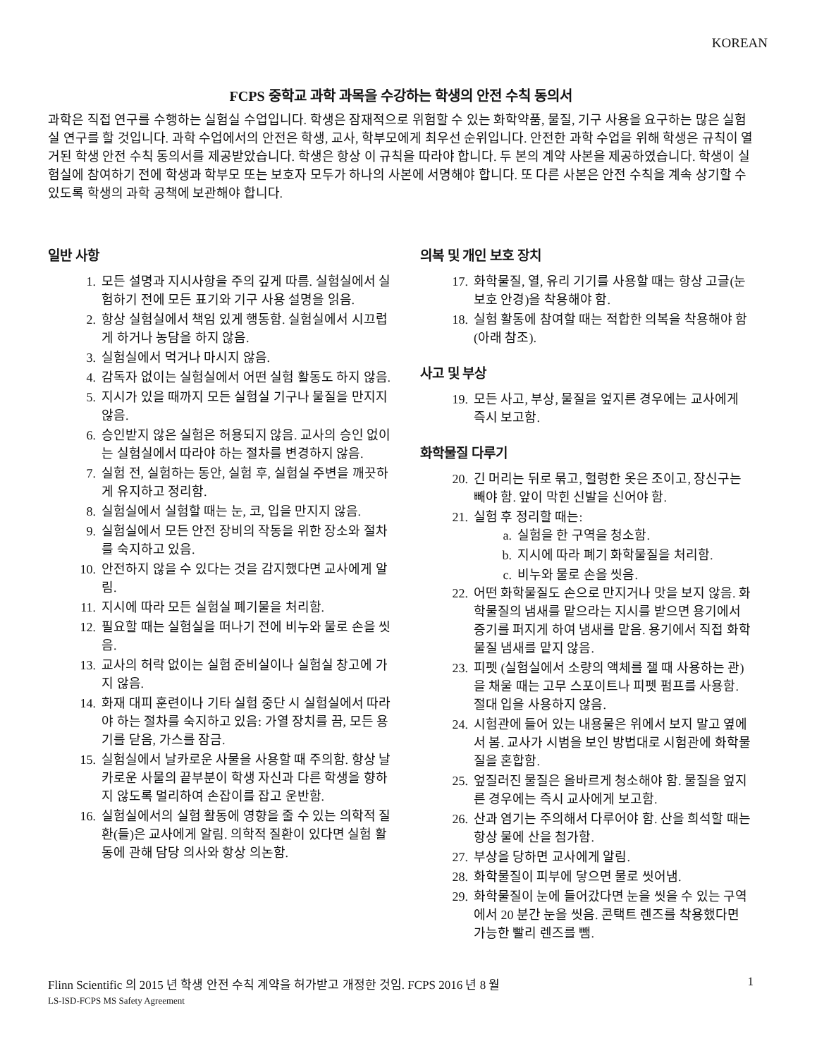KOREAN
FCPS 중학교 과학 과목을 수강하는 학생의 안전 수칙 동의서
과학은 직접 연구를 수행하는 실험실 수업입니다. 학생은 잠재적으로 위험할 수 있는 화학약품, 물질, 기구 사용을 요구하는 많은 실험실 연구를 할 것입니다. 과학 수업에서의 안전은 학생, 교사, 학부모에게 최우선 순위입니다. 안전한 과학 수업을 위해 학생은 규칙이 열거된 학생 안전 수칙 동의서를 제공받았습니다. 학생은 항상 이 규칙을 따라야 합니다. 두 본의 계약 사본을 제공하였습니다. 학생이 실험실에 참여하기 전에 학생과 학부모 또는 보호자 모두가 하나의 사본에 서명해야 합니다. 또 다른 사본은 안전 수칙을 계속 상기할 수 있도록 학생의 과학 공책에 보관해야 합니다.
일반 사항
1. 모든 설명과 지시사항을 주의 깊게 따름. 실험실에서 실험하기 전에 모든 표기와 기구 사용 설명을 읽음.
2. 항상 실험실에서 책임 있게 행동함. 실험실에서 시끄럽게 하거나 농담을 하지 않음.
3. 실험실에서 먹거나 마시지 않음.
4. 감독자 없이는 실험실에서 어떤 실험 활동도 하지 않음.
5. 지시가 있을 때까지 모든 실험실 기구나 물질을 만지지 않음.
6. 승인받지 않은 실험은 허용되지 않음. 교사의 승인 없이는 실험실에서 따라야 하는 절차를 변경하지 않음.
7. 실험 전, 실험하는 동안, 실험 후, 실험실 주변을 깨끗하게 유지하고 정리함.
8. 실험실에서 실험할 때는 눈, 코, 입을 만지지 않음.
9. 실험실에서 모든 안전 장비의 작동을 위한 장소와 절차를 숙지하고 있음.
10. 안전하지 않을 수 있다는 것을 감지했다면 교사에게 알림.
11. 지시에 따라 모든 실험실 폐기물을 처리함.
12. 필요할 때는 실험실을 떠나기 전에 비누와 물로 손을 씻음.
13. 교사의 허락 없이는 실험 준비실이나 실험실 창고에 가지 않음.
14. 화재 대피 훈련이나 기타 실험 중단 시 실험실에서 따라야 하는 절차를 숙지하고 있음: 가열 장치를 끔, 모든 용기를 닫음, 가스를 잠금.
15. 실험실에서 날카로운 사물을 사용할 때 주의함. 항상 날카로운 사물의 끝부분이 학생 자신과 다른 학생을 향하지 않도록 멀리하여 손잡이를 잡고 운반함.
16. 실험실에서의 실험 활동에 영향을 줄 수 있는 의학적 질환(들)은 교사에게 알림. 의학적 질환이 있다면 실험 활동에 관해 담당 의사와 항상 의논함.
의복 및 개인 보호 장치
17. 화학물질, 열, 유리 기기를 사용할 때는 항상 고글(눈 보호 안경)을 착용해야 함.
18. 실험 활동에 참여할 때는 적합한 의복을 착용해야 함 (아래 참조).
사고 및 부상
19. 모든 사고, 부상, 물질을 엎지른 경우에는 교사에게 즉시 보고함.
화학물질 다루기
20. 긴 머리는 뒤로 묶고, 헐렁한 옷은 조이고, 장신구는 빼야 함. 앞이 막힌 신발을 신어야 함.
21. 실험 후 정리할 때는:
a. 실험을 한 구역을 청소함.
b. 지시에 따라 폐기 화학물질을 처리함.
c. 비누와 물로 손을 씻음.
22. 어떤 화학물질도 손으로 만지거나 맛을 보지 않음. 화학물질의 냄새를 맡으라는 지시를 받으면 용기에서 증기를 퍼지게 하여 냄새를 맡음. 용기에서 직접 화학물질 냄새를 맡지 않음.
23. 피펫 (실험실에서 소량의 액체를 잴 때 사용하는 관)을 채울 때는 고무 스포이트나 피펫 펌프를 사용함. 절대 입을 사용하지 않음.
24. 시험관에 들어 있는 내용물은 위에서 보지 말고 옆에서 봄. 교사가 시범을 보인 방법대로 시험관에 화학물질을 혼합함.
25. 엎질러진 물질은 올바르게 청소해야 함. 물질을 엎지른 경우에는 즉시 교사에게 보고함.
26. 산과 염기는 주의해서 다루어야 함. 산을 희석할 때는 항상 물에 산을 첨가함.
27. 부상을 당하면 교사에게 알림.
28. 화학물질이 피부에 닿으면 물로 씻어냄.
29. 화학물질이 눈에 들어갔다면 눈을 씻을 수 있는 구역에서 20 분간 눈을 씻음. 콘택트 렌즈를 착용했다면 가능한 빨리 렌즈를 뺌.
Flinn Scientific 의 2015 년 학생 안전 수칙 계약을 허가받고 개정한 것임. FCPS 2016 년 8 월 1
LS-ISD-FCPS MS Safety Agreement